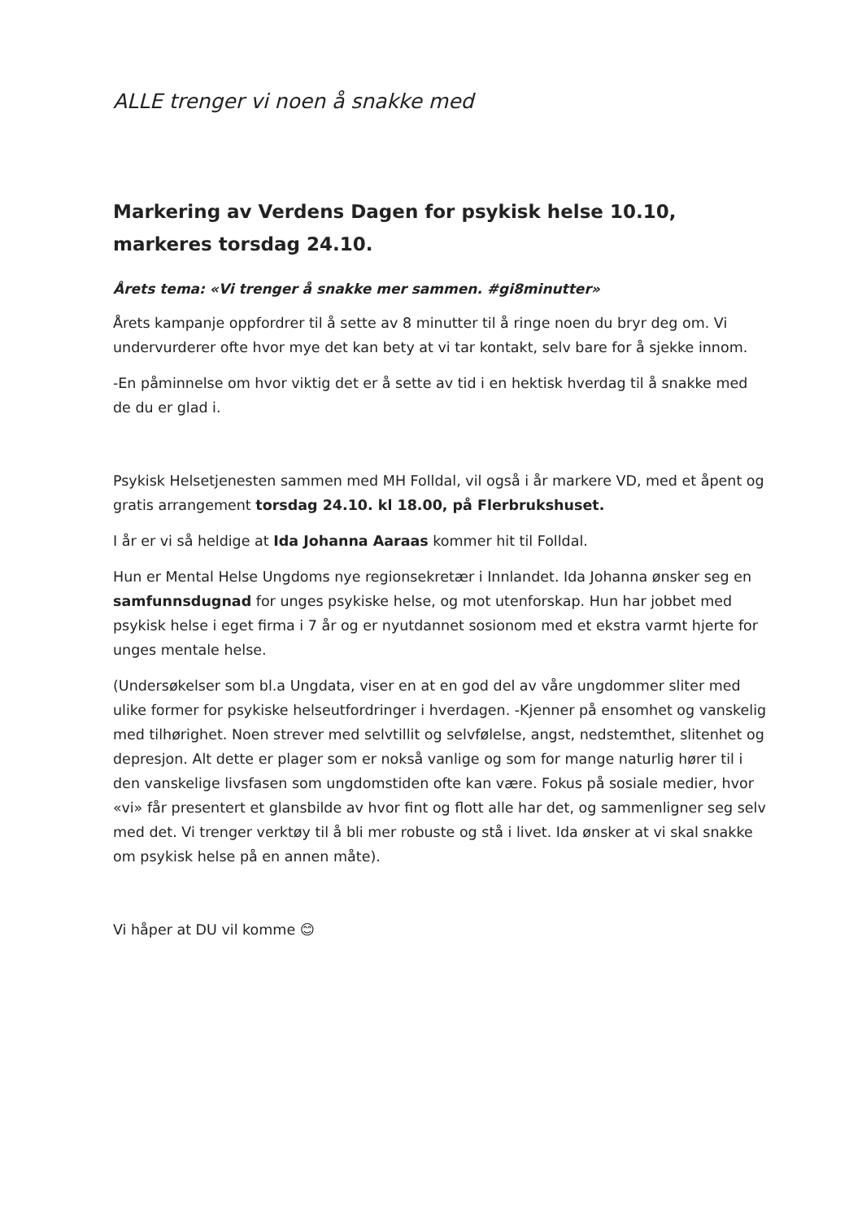ALLE trenger vi noen å snakke med
Markering av Verdens Dagen for psykisk helse 10.10, markeres torsdag 24.10.
Årets tema: «Vi trenger å snakke mer sammen. #gi8minutter»
Årets kampanje oppfordrer til å sette av 8 minutter til å ringe noen du bryr deg om. Vi undervurderer ofte hvor mye det kan bety at vi tar kontakt, selv bare for å sjekke innom.
-En påminnelse om hvor viktig det er å sette av tid i en hektisk hverdag til å snakke med de du er glad i.
Psykisk Helsetjenesten sammen med MH Folldal, vil også i år markere VD, med et åpent og gratis arrangement torsdag 24.10. kl 18.00, på Flerbrukshuset.
I år er vi så heldige at Ida Johanna Aaraas kommer hit til Folldal.
Hun er Mental Helse Ungdoms nye regionsekretær i Innlandet. Ida Johanna ønsker seg en samfunnsdugnad for unges psykiske helse, og mot utenforskap. Hun har jobbet med psykisk helse i eget firma i 7 år og er nyutdannet sosionom med et ekstra varmt hjerte for unges mentale helse.
(Undersøkelser som bl.a Ungdata, viser en at en god del av våre ungdommer sliter med ulike former for psykiske helseutfordringer i hverdagen. -Kjenner på ensomhet og vanskelig med tilhørighet. Noen strever med selvtillit og selvfølelse, angst, nedstemthet, slitenhet og depresjon. Alt dette er plager som er nokså vanlige og som for mange naturlig hører til i den vanskelige livsfasen som ungdomstiden ofte kan være. Fokus på sosiale medier, hvor «vi» får presentert et glansbilde av hvor fint og flott alle har det, og sammenligner seg selv med det. Vi trenger verktøy til å bli mer robuste og stå i livet. Ida ønsker at vi skal snakke om psykisk helse på en annen måte).
Vi håper at DU vil komme 😊